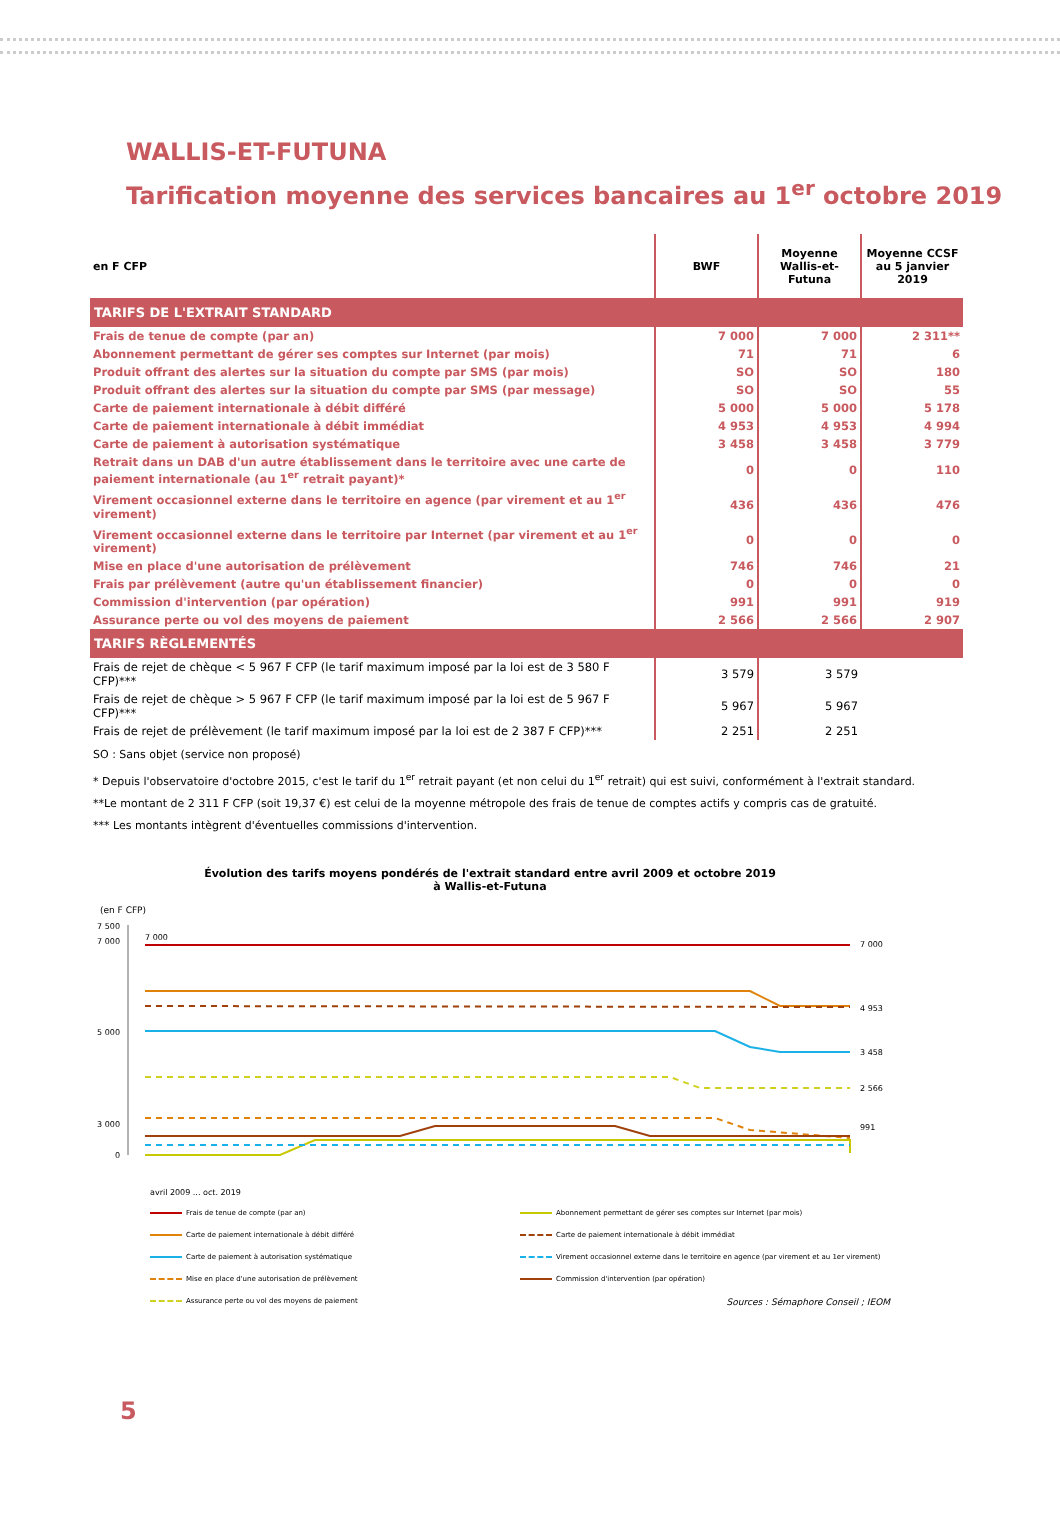WALLIS-ET-FUTUNA
Tarification moyenne des services bancaires au 1<sup>er</sup> octobre 2019
| en F CFP | BWF | Moyenne Wallis-et-Futuna | Moyenne CCSF au 5 janvier 2019 |
| --- | --- | --- | --- |
| TARIFS DE L'EXTRAIT STANDARD | | | |
| Frais de tenue de compte (par an) | 7 000 | 7 000 | 2 311** |
| Abonnement permettant de gérer ses comptes sur Internet (par mois) | 71 | 71 | 6 |
| Produit offrant des alertes sur la situation du compte par SMS (par mois) | SO | SO | 180 |
| Produit offrant des alertes sur la situation du compte par SMS (par message) | SO | SO | 55 |
| Carte de paiement internationale à débit différé | 5 000 | 5 000 | 5 178 |
| Carte de paiement internationale à débit immédiat | 4 953 | 4 953 | 4 994 |
| Carte de paiement à autorisation systématique | 3 458 | 3 458 | 3 779 |
| Retrait dans un DAB d'un autre établissement dans le territoire avec une carte de paiement internationale (au 1<sup>er</sup> retrait payant)* | 0 | 0 | 110 |
| Virement occasionnel externe dans le territoire en agence (par virement et au 1<sup>er</sup> virement) | 436 | 436 | 476 |
| Virement occasionnel externe dans le territoire par Internet (par virement et au 1<sup>er</sup> virement) | 0 | 0 | 0 |
| Mise en place d'une autorisation de prélèvement | 746 | 746 | 21 |
| Frais par prélèvement (autre qu'un établissement financier) | 0 | 0 | 0 |
| Commission d'intervention (par opération) | 991 | 991 | 919 |
| Assurance perte ou vol des moyens de paiement | 2 566 | 2 566 | 2 907 |
| TARIFS RÈGLEMENTÉS | | | |
| Frais de rejet de chèque < 5 967 F CFP (le tarif maximum imposé par la loi est de 3 580 F CFP)*** | 3 579 | 3 579 | |
| Frais de rejet de chèque > 5 967 F CFP (le tarif maximum imposé par la loi est de 5 967 F CFP)*** | 5 967 | 5 967 | |
| Frais de rejet de prélèvement (le tarif maximum imposé par la loi est de 2 387 F CFP)*** | 2 251 | 2 251 | |
SO : Sans objet (service non proposé)
* Depuis l'observatoire d'octobre 2015, c'est le tarif du 1<sup>er</sup> retrait payant (et non celui du 1<sup>er</sup> retrait) qui est suivi, conformément à l'extrait standard.
**Le montant de 2 311 F CFP (soit 19,37 €) est celui de la moyenne métropole des frais de tenue de comptes actifs y compris cas de gratuité.
*** Les montants intègrent d'éventuelles commissions d'intervention.
Évolution des tarifs moyens pondérés de l'extrait standard entre avril 2009 et octobre 2019
à Wallis-et-Futuna
(en F CFP)
7 500
7 000
5 000
3 000
0
7 000
7 000
4 953
3 458
2 566
991
avril 2009 ... oct. 2019
Frais de tenue de compte (par an)
Abonnement permettant de gérer ses comptes sur Internet (par mois)
Carte de paiement internationale à débit différé
Carte de paiement internationale à débit immédiat
Carte de paiement à autorisation systématique
Virement occasionnel externe dans le territoire en agence (par virement et au 1er virement)
Mise en place d'une autorisation de prélèvement
Commission d'intervention (par opération)
Assurance perte ou vol des moyens de paiement
Sources : Sémaphore Conseil ; IEOM
5